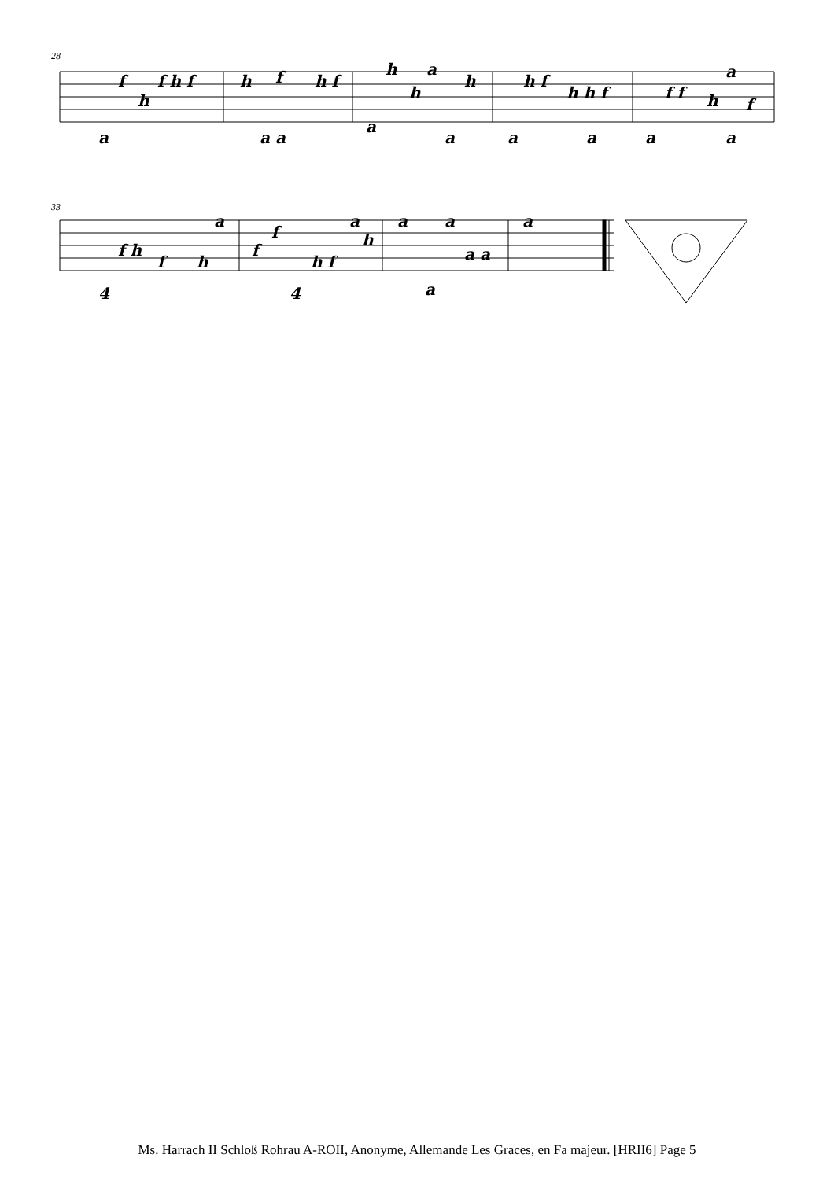28
f
h
f h f
h
f
h f
h
h
a
h
h f
h h f
f f
h
a
f
a
a a
a
a
a
a
a
a
33
f h
f
h
a
f
f
h f
a
h
a
a
a a
a
4
4
a
Ms. Harrach II Schloß Rohrau A-ROII, Anonyme, Allemande Les Graces, en Fa majeur. [HRII6] Page 5